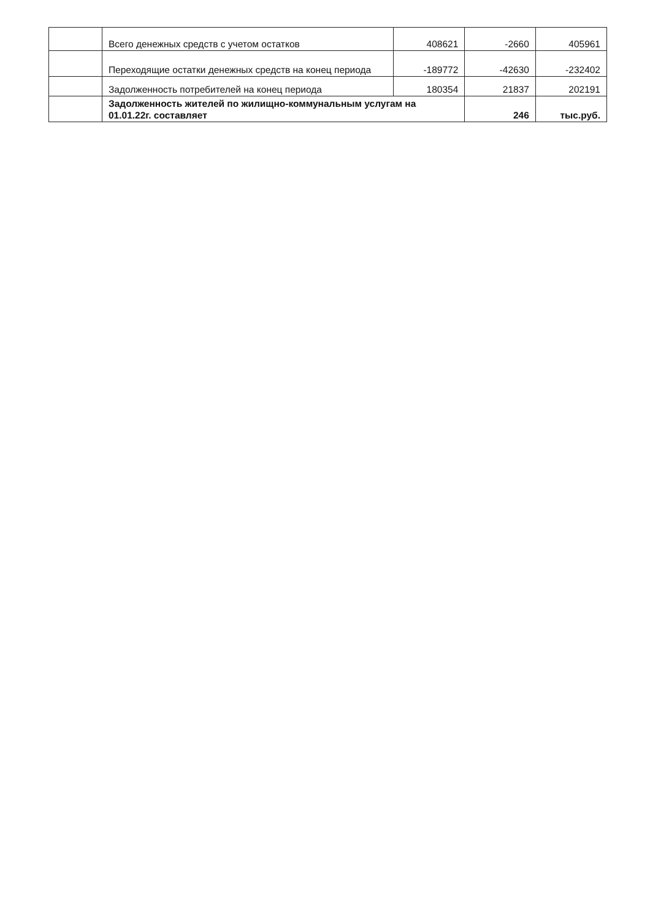| | Всего денежных средств с учетом остатков | 408621 | -2660 | 405961 |
| | Переходящие остатки денежных средств на конец периода | -189772 | -42630 | -232402 |
| | Задолженность потребителей на конец периода | 180354 | 21837 | 202191 |
| | Задолженность жителей по жилищно-коммунальным услугам на 01.01.22г. составляет | | 246 | тыс.руб. |